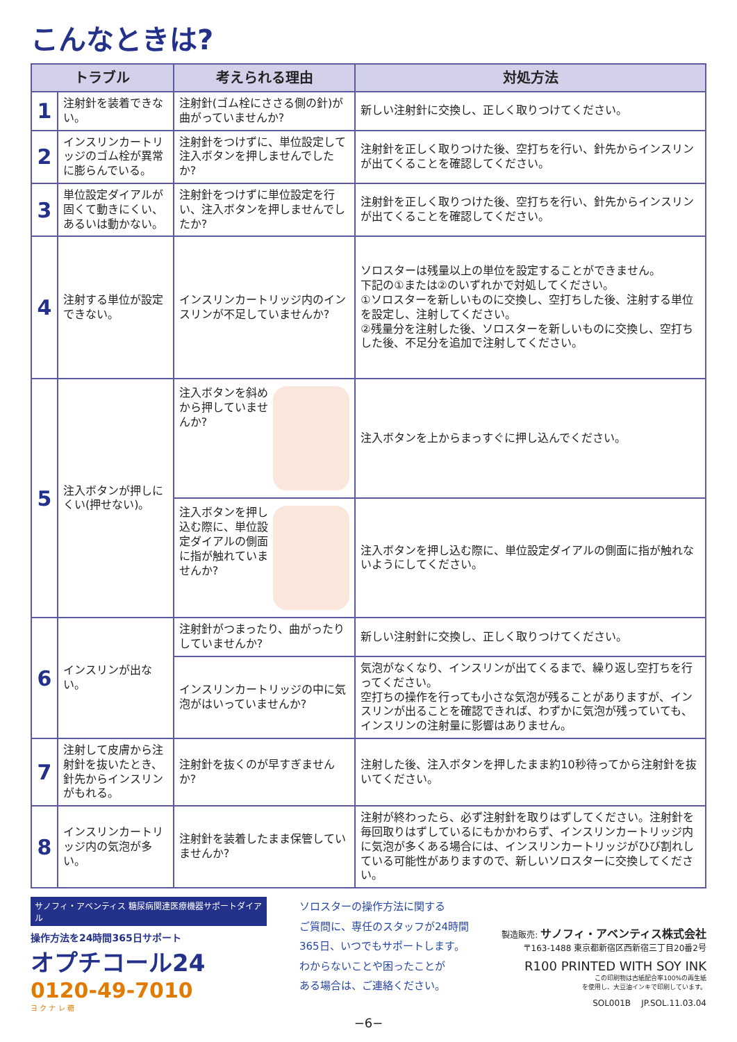こんなときは?
| トラブル | | 考えられる理由 | 対処方法 |
| --- | --- | --- | --- |
| 1 | 注射針を装着できない。 | 注射針(ゴム栓にささる側の針)が曲がっていませんか? | 新しい注射針に交換し、正しく取りつけてください。 |
| 2 | インスリンカートリッジのゴム栓が異常に膨らんでいる。 | 注射針をつけずに、単位設定して注入ボタンを押しませんでしたか? | 注射針を正しく取りつけた後、空打ちを行い、針先からインスリンが出てくることを確認してください。 |
| 3 | 単位設定ダイアルが固くて動きにくい、あるいは動かない。 | 注射針をつけずに単位設定を行い、注入ボタンを押しませんでしたか? | 注射針を正しく取りつけた後、空打ちを行い、針先からインスリンが出てくることを確認してください。 |
| 4 | 注射する単位が設定できない。 | インスリンカートリッジ内のインスリンが不足していませんか? | ソロスターは残量以上の単位を設定することができません。 下記の①または②のいずれかで対処してください。 ①ソロスターを新しいものに交換し、空打ちした後、注射する単位を設定し、注射してください。 ②残量分を注射した後、ソロスターを新しいものに交換し、空打ちした後、不足分を追加で注射してください。 |
| 5 | 注入ボタンが押しにくい(押せない)。 | 注入ボタンを斜めから押していませんか? | 注入ボタンを上からまっすぐに押し込んでください。 |
| | | 注入ボタンを押し込む際に、単位設定ダイアルの側面に指が触れていませんか? | 注入ボタンを押し込む際に、単位設定ダイアルの側面に指が触れないようにしてください。 |
| 6 | インスリンが出ない。 | 注射針がつまったり、曲がったりしていませんか? | 新しい注射針に交換し、正しく取りつけてください。 |
| | | インスリンカートリッジの中に気泡がはいっていませんか? | 気泡がなくなり、インスリンが出てくるまで、繰り返し空打ちを行ってください。 空打ちの操作を行っても小さな気泡が残ることがありますが、インスリンが出ることを確認できれば、わずかに気泡が残っていても、インスリンの注射量に影響はありません。 |
| 7 | 注射して皮膚から注射針を抜いたとき、針先からインスリンがもれる。 | 注射針を抜くのが早すぎませんか? | 注射した後、注入ボタンを押したまま約10秒待ってから注射針を抜いてください。 |
| 8 | インスリンカートリッジ内の気泡が多い。 | 注射針を装着したまま保管していませんか? | 注射が終わったら、必ず注射針を取りはずしてください。注射針を毎回取りはずしているにもかかわらず、インスリンカートリッジ内に気泡が多くある場合には、インスリンカートリッジがひび割れしている可能性がありますので、新しいソロスターに交換してください。 |
サノフィ・アベンティス 糖尿病関連医療機器サポートダイアル
操作方法を24時間365日サポート
オプチコール24
0120-49-7010
ヨ ク ナ レ 糖
ソロスターの操作方法に関する
ご質問に、専任のスタッフが24時間
365日、いつでもサポートします。
わからないことや困ったことが
ある場合は、ご連絡ください。
製造販売: サノフィ・アベンティス株式会社
〒163-1488 東京都新宿区西新宿三丁目20番2号
R100 PRINTED WITH SOY INK
この印刷物は古紙配合率100%の再生紙
を使用し、大豆油インキで印刷しています。
SOL001B JP.SOL.11.03.04
−6−